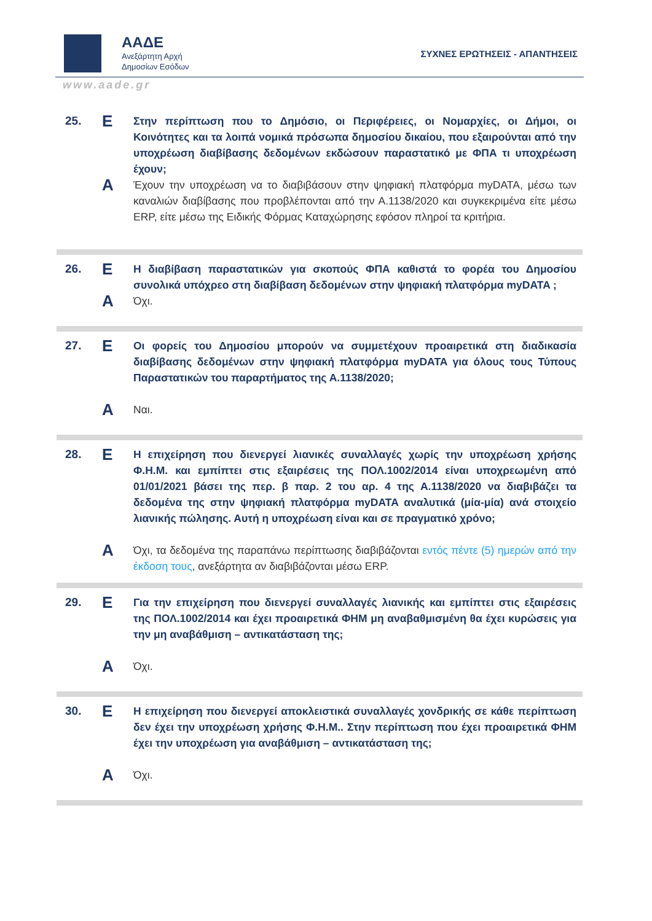ΑΑΔΕ
Ανεξάρτητη Αρχή
Δημοσίων Εσόδων
ΣΥΧΝΕΣ ΕΡΩΤΗΣΕΙΣ - ΑΠΑΝΤΗΣΕΙΣ
www.aade.gr
25.
Ε
Στην περίπτωση που το Δημόσιο, οι Περιφέρειες, οι Νομαρχίες, οι Δήμοι, οι Κοινότητες και τα λοιπά νομικά πρόσωπα δημοσίου δικαίου, που εξαιρούνται από την υποχρέωση διαβίβασης δεδομένων εκδώσουν παραστατικό με ΦΠΑ τι υποχρέωση έχουν;
Α
Έχουν την υποχρέωση να το διαβιβάσουν στην ψηφιακή πλατφόρμα myDATA, μέσω των καναλιών διαβίβασης που προβλέπονται από την Α.1138/2020 και συγκεκριμένα είτε μέσω ERP, είτε μέσω της Ειδικής Φόρμας Καταχώρησης εφόσον πληροί τα κριτήρια.
26.
Ε
Η διαβίβαση παραστατικών για σκοπούς ΦΠΑ καθιστά το φορέα του Δημοσίου συνολικά υπόχρεο στη διαβίβαση δεδομένων στην ψηφιακή πλατφόρμα myDATA ;
Α
Όχι.
27.
Ε
Οι φορείς του Δημοσίου μπορούν να συμμετέχουν προαιρετικά στη διαδικασία διαβίβασης δεδομένων στην ψηφιακή πλατφόρμα myDATA για όλους τους Τύπους Παραστατικών του παραρτήματος της Α.1138/2020;
Α
Ναι.
28.
Ε
Η επιχείρηση που διενεργεί λιανικές συναλλαγές χωρίς την υποχρέωση χρήσης Φ.Η.Μ. και εμπίπτει στις εξαιρέσεις της ΠΟΛ.1002/2014 είναι υποχρεωμένη από 01/01/2021 βάσει της περ. β παρ. 2 του αρ. 4 της Α.1138/2020 να διαβιβάζει τα δεδομένα της στην ψηφιακή πλατφόρμα myDATA αναλυτικά (μία-μία) ανά στοιχείο λιανικής πώλησης. Αυτή η υποχρέωση είναι και σε πραγματικό χρόνο;
Α
Όχι, τα δεδομένα της παραπάνω περίπτωσης διαβιβάζονται εντός πέντε (5) ημερών από την έκδοση τους, ανεξάρτητα αν διαβιβάζονται μέσω ERP.
29.
Ε
Για την επιχείρηση που διενεργεί συναλλαγές λιανικής και εμπίπτει στις εξαιρέσεις της ΠΟΛ.1002/2014 και έχει προαιρετικά ΦΗΜ μη αναβαθμισμένη θα έχει κυρώσεις για την μη αναβάθμιση – αντικατάσταση της;
Α
Όχι.
30.
Ε
Η επιχείρηση που διενεργεί αποκλειστικά συναλλαγές χονδρικής σε κάθε περίπτωση δεν έχει την υποχρέωση χρήσης Φ.Η.Μ.. Στην περίπτωση που έχει προαιρετικά ΦΗΜ έχει την υποχρέωση για αναβάθμιση – αντικατάσταση της;
Α
Όχι.